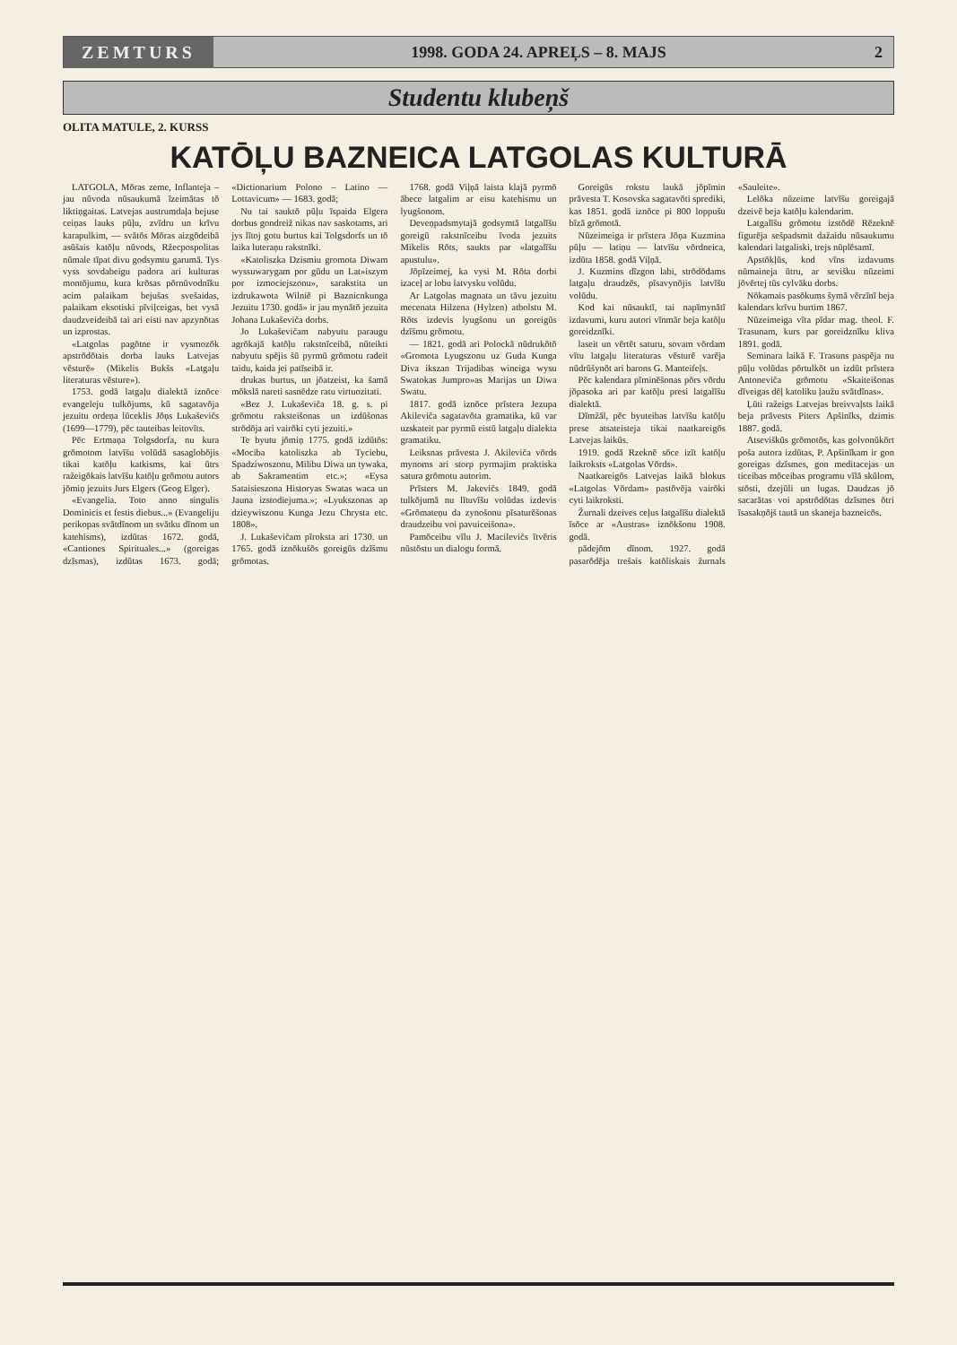ZEMTURS 1998. GODA 24. APREĻS – 8. MAJS 2
Studentu klubeņš
OLITA MATULE, 2. KURSS
KATŌĻU BAZNEICA LATGOLAS KULTURĀ
LATGOLA, Mōras zeme, Inflanteja – jau nūvoda nūsaukumā īzeimātas tō liktiņgaitas. Latvejas austrumdaļa bejuse ceiņas lauks pūļu, zvīdru un krīvu karapulkim, — svātōs Mōras aizgōdeibā asūšais katōļu nūvods, Ržecpospolitas nūmale tīpat divu godsymtu garumā. Tys vyss sovdabeigu padora ari kulturas montōjumu, kura krōsas pōrnūvodnīku acim palaikam bejušas svešaidas, palaikam eksotiski pīviļceigas, bet vysā daudzveideibā tai ari eisti nav apzynōtas un izprostas.
«Latgolas pagōtne ir vysmozōk apstrōdōtais dorba lauks Latvejas vēsturē» (Mikelis Bukšs «Latgaļu literaturas vēsture»).
1753. godā latgaļu dialektā iznōce evangeleju tulkōjums, kū sagatavōja jezuitu ordeņa lūceklis Jōņs Lukaševičs (1699—1779), pēc tauteibas leitovīts.
Pēc Ertmaņa Tolgsdorfa, nu kura grōmotom latvīšu volūdā sasaglobōjis tikai katōļu katkisms, kai ūtrs ražeigōkais latvīšu katōļu grōmotu autors jōmiņ jezuits Jurs Elgers (Geog Elger).
«Evangelia. Toto anno singulis Dominicis et festis diebus...» (Evangeliju perikopas svātdīnom un svātku dīnom un katehisms), izdūtas 1672. godā, «Cantiones Spirituales...» (goreigas dzīsmas), izdūtas 1673. godā; «Dictionarium Polono – Latino — Lottavicum» — 1683. godā;
Nu tai sauktō pūļu īspaida Elgera dorbus gondreiž nikas nav saskotams, ari jys lītoj gotu burtus kai Tolgsdorfs un tō laika luteraņu rakstnīki.
«Katoliszka Dzismiu gromota Diwam wyssuwarygam por gūdu un Lat»iszym por izmociejszonu», sarakstita un izdrukawota Wilniē pi Baznicnkunga Jezuitu 1730. godā» ir jau mynātō jezuita Johana Lukaševiča dorbs.
Jo Lukaševičam nabyutu paraugu agrōkajā katōļu rakstnīceibā, nūteikti nabyutu spējis šū pyrmū grōmotu radeit taidu, kaida jei patīseibā ir.
drukas burtus, un jōatzeist, ka šamā mōkslā nareti sasnēdze ratu virtuozitati.
«Bez J. Lukaševiča 18. g. s. pi grōmotu raksteišonas un izdūšonas strōdōja ari vairōki cyti jezuiti.»
Te byutu jōmiņ 1775. godā izdūtōs: «Mociba katoliszka ab Tyciebu, Spadziwoszonu, Milibu Diwa un tywaka, ab Sakramentim etc.»; «Eysa Sataisieszona Historyas Swatas waca un Jauna izstodiejuma.»; «Lyukszonas ap dzieywiszonu Kunga Jezu Chrysta etc. 1808».
J. Lukaševičam pīroksta ari 1730. un 1765. godā iznōkušōs goreigūs dzīšmu grōmotas.
1768. godā Viļņā laista klajā pyrmō ābece latgalim ar eisu katehismu un lyugšonom.
Deveņpadsmytajā godsymtā latgalīšu goreigū rakstnīceibu īvoda jezuits Mikelis Rōts, saukts par «latgalīšu apustulu».
Jōpīzeimej, ka vysi M. Rōta dorbi izaceļ ar lobu latvysku volūdu.
Ar Latgolas magnata un tāvu jezuitu mecenata Hilzena (Hylzen) atbolstu M. Rōts izdevis lyugšonu un goreigūs dzīšmu grōmotu.
— 1821. godā ari Polockā nūdrukōtō «Gromota Lyugszonu uz Guda Kunga Diva ikszan Trijadibas wineiga wysu Swatokas Jumpro»as Marijas un Diwa Swatu.
1817. godā iznōce prīstera Jezupa Akileviča sagatavōta gramatika, kū var uzskateit par pyrmū eistū latgaļu dialekta gramatiku.
Leiksnas prāvesta J. Akileviča vōrds mynoms ari storp pyrmajim praktiska satura grōmotu autorim.
Prīsters M. Jakevičs 1849. godā tulkōjumā nu lītuvīšu volūdas izdevis «Grōmateņu da zynošonu pīsaturēšonas draudzeibu voi pavuiceišona».
Pamōceibu vīlu J. Macilevičs ītvēris nūstōstu un dialogu formā.
Goreigūs rokstu laukā jōpīmin prāvesta T. Kosovska sagatavōti sprediki, kas 1851. godā iznōce pi 800 loppušu bīzā grōmotā.
Nūzeimeiga ir prīstera Jōņa Kuzmina pūļu — latiņu — latvīšu vōrdneica, izdūta 1858. godā Viļņā.
J. Kuzmins dīzgon labi, strōdōdams latgaļu draudzēs, pīsavynōjis latvīšu volūdu.
Kod kai nūsauktī, tai napīmynātī izdavumi, kuru autori vīnmār beja katōļu goreidznīki.
laseit un vērtēt saturu, sovam vōrdam vītu latgaļu literaturas vēsturē varēja nūdrūšynōt ari barons G. Manteifeļs.
Pēc kalendara pīminēšonas pōrs vōrdu jōpasoka ari par katōļu presi latgalīšu dialektā.
Dīmžāl, pēc byuteibas latvīšu katōļu prese atsateisteja tikai naatkareigōs Latvejas laikūs.
1919. godā Rzeknē sōce izīt katōļu laikroksts «Latgolas Vōrds».
Naatkareigōs Latvejas laikā blokus «Latgolas Vōrdam» pastōvēja vairōki cyti laikroksti.
Žurnali dzeives ceļus latgalīšu dialektā īsōce ar «Austras» iznōkšonu 1908. godā.
pādejōm dīnom. 1927. godā pasarōdēja trešais katōliskais žurnals «Sauleite».
Lelōka nūzeime latvīšu goreigajā dzeivē beja katōļu kalendarim.
Latgalīšu grōmotu izstōdē Rēzeknē figurēja sešpadsmit dažaidu nūsaukumu kalendari latgaliski, trejs nūplēsamī.
Apstōkļūs, kod vīns izdavums nūmaineja ūtru, ar sevišku nūzeimi jōvērtej tūs cylvāku dorbs.
Nōkamais pasōkums šymā vērzīnī beja kalendars krīvu burtim 1867.
Nūzeimeiga vīta pīdar mag. theol. F. Trasunam, kurs par goreidznīku kliva 1891. godā.
Seminara laikā F. Trasuns paspēja nu pūļu volūdas pōrtulkōt un izdūt prīstera Antoneviča grōmotu «Skaiteišonas dīveigas dēļ katoliku ļaužu svātdīnas».
Ļūti ražeigs Latvejas breivvaļsts laikā beja prāvests Piters Apšinīks, dzimis 1887. godā.
Atseviškūs grōmotōs, kas golvonūkōrt poša autora izdūtas, P. Apšinīkam ir gon goreigas dzīsmes, gon meditacejas un ticeibas mōceibas programu vīlā skūlom, stōsti, dzejūli un lugas. Daudzas jō sacarātas voi apstrōdōtas dzīsmes ōtri īsasakņōjš tautā un skaneja bazneicōs.